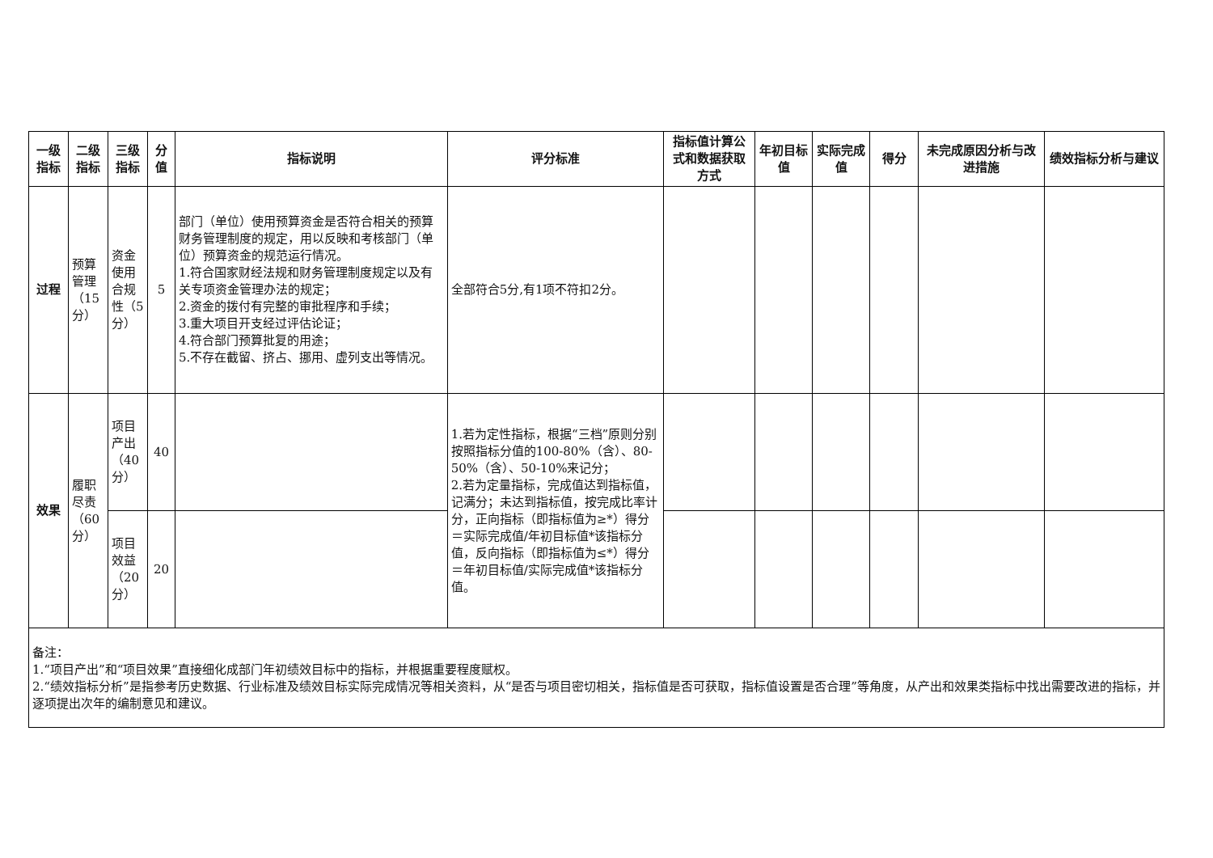| 一级指标 | 二级指标 | 三级指标 | 分值 | 指标说明 | 评分标准 | 指标值计算公式和数据获取方式 | 年初目标值 | 实际完成值 | 得分 | 未完成原因分析与改进措施 | 绩效指标分析与建议 |
| --- | --- | --- | --- | --- | --- | --- | --- | --- | --- | --- | --- |
| 过程 | 预算管理（15分） | 资金使用合规性（5分） | 5 | 部门（单位）使用预算资金是否符合相关的预算财务管理制度的规定，用以反映和考核部门（单位）预算资金的规范运行情况。 1.符合国家财经法规和财务管理制度规定以及有关专项资金管理办法的规定； 2.资金的拨付有完整的审批程序和手续； 3.重大项目开支经过评估论证； 4.符合部门预算批复的用途； 5.不存在截留、挤占、挪用、虚列支出等情况。 | 全部符合5分,有1项不符扣2分。 | | | | | | |
| 效果 | 履职尽责（60分） | 项目产出（40分） | 40 | | 1.若为定性指标，根据“三档”原则分别按照指标分值的100-80%（含）、80-50%（含）、50-10%来记分； 2.若为定量指标，完成值达到指标值，记满分；未达到指标值，按完成比率计分，正向指标（即指标值为≥*）得分＝实际完成值/年初目标值*该指标分值，反向指标（即指标值为≤*）得分＝年初目标值/实际完成值*该指标分值。 | | | | | | |
| | | 项目效益（20分） | 20 | | | | | | | | |
| 备注： 1.“项目产出”和“项目效果”直接细化成部门年初绩效目标中的指标，并根据重要程度赋权。 2.“绩效指标分析”是指参考历史数据、行业标准及绩效目标实际完成情况等相关资料，从“是否与项目密切相关，指标值是否可获取，指标值设置是否合理”等角度，从产出和效果类指标中找出需要改进的指标，并逐项提出次年的编制意见和建议。 | | | | | | | | | | | |